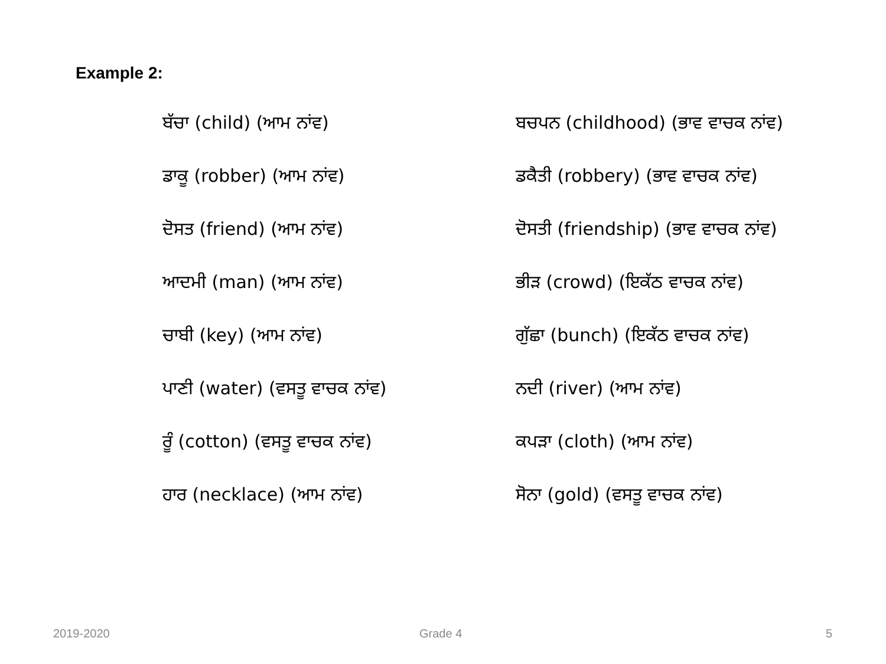Example 2:
ਬੱਚਾ (child) (ਆਮ ਨਾਂਵ)
ਬਚਪਨ (childhood) (ਭਾਵ ਵਾਚਕ ਨਾਂਵ)
ਡਾਕੂ (robber) (ਆਮ ਨਾਂਵ)
ਡਕੈਤੀ (robbery) (ਭਾਵ ਵਾਚਕ ਨਾਂਵ)
ਦੋਸਤ (friend) (ਆਮ ਨਾਂਵ)
ਦੋਸਤੀ (friendship) (ਭਾਵ ਵਾਚਕ ਨਾਂਵ)
ਆਦਮੀ (man) (ਆਮ ਨਾਂਵ)
ਭੀੜ (crowd) (ਇਕੱਠ ਵਾਚਕ ਨਾਂਵ)
ਚਾਬੀ (key) (ਆਮ ਨਾਂਵ)
ਗੁੱਛਾ (bunch) (ਇਕੱਠ ਵਾਚਕ ਨਾਂਵ)
ਪਾਣੀ (water) (ਵਸਤੂ ਵਾਚਕ ਨਾਂਵ)
ਨਦੀ (river) (ਆਮ ਨਾਂਵ)
ਰੂੰ (cotton) (ਵਸਤੂ ਵਾਚਕ ਨਾਂਵ)
ਕਪੜਾ (cloth) (ਆਮ ਨਾਂਵ)
ਹਾਰ (necklace) (ਆਮ ਨਾਂਵ)
ਸੋਨਾ (gold) (ਵਸਤੂ ਵਾਚਕ ਨਾਂਵ)
2019-2020 Grade 4 5